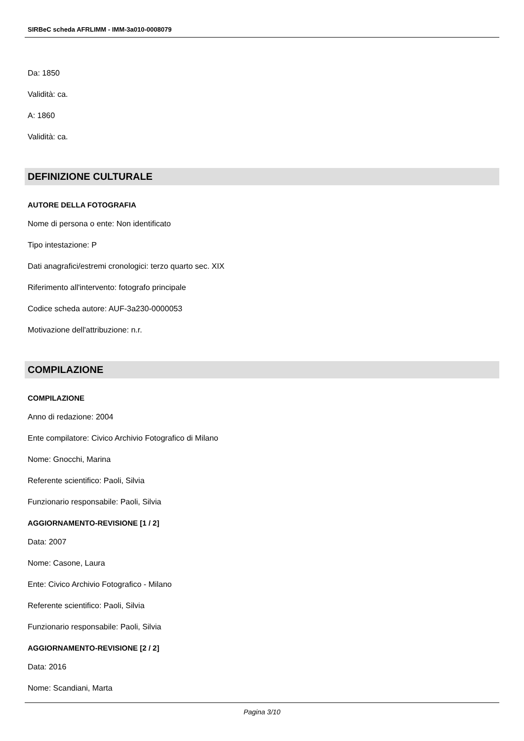SIRBeC scheda AFRLIMM - IMM-3a010-0008079
Da: 1850
Validità: ca.
A: 1860
Validità: ca.
DEFINIZIONE CULTURALE
AUTORE DELLA FOTOGRAFIA
Nome di persona o ente: Non identificato
Tipo intestazione: P
Dati anagrafici/estremi cronologici: terzo quarto sec. XIX
Riferimento all'intervento: fotografo principale
Codice scheda autore: AUF-3a230-0000053
Motivazione dell'attribuzione: n.r.
COMPILAZIONE
COMPILAZIONE
Anno di redazione: 2004
Ente compilatore: Civico Archivio Fotografico di Milano
Nome: Gnocchi, Marina
Referente scientifico: Paoli, Silvia
Funzionario responsabile: Paoli, Silvia
AGGIORNAMENTO-REVISIONE [1 / 2]
Data: 2007
Nome: Casone, Laura
Ente: Civico Archivio Fotografico - Milano
Referente scientifico: Paoli, Silvia
Funzionario responsabile: Paoli, Silvia
AGGIORNAMENTO-REVISIONE [2 / 2]
Data: 2016
Nome: Scandiani, Marta
Pagina 3/10